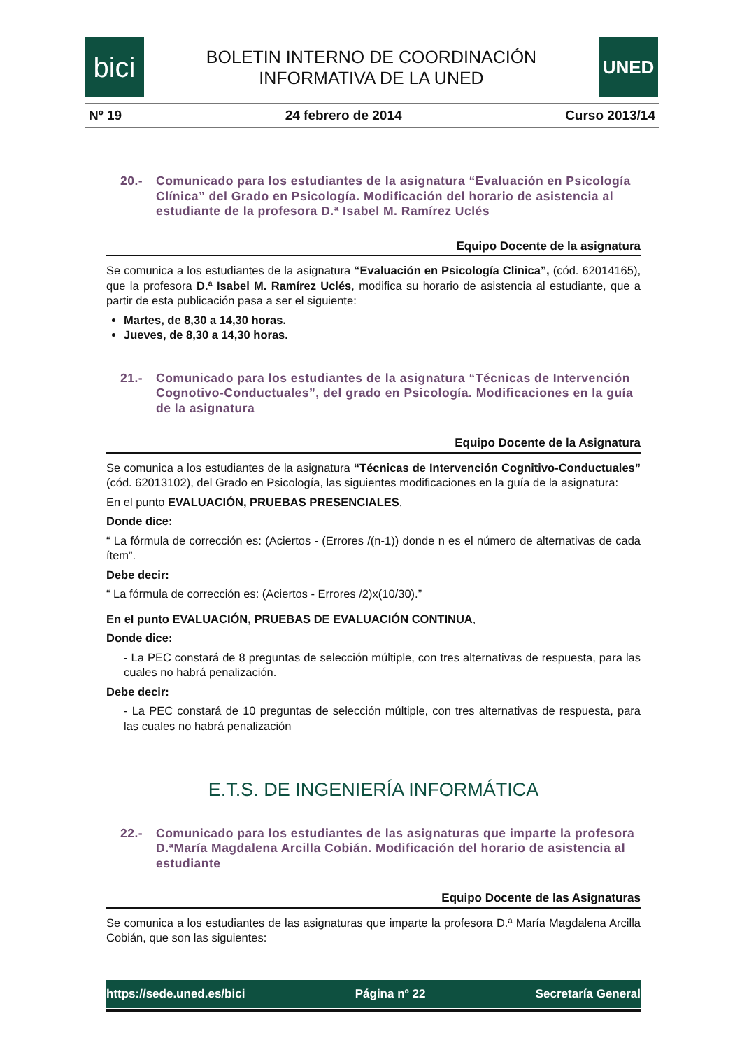bici
BOLETIN INTERNO DE COORDINACIÓN
INFORMATIVA DE LA UNED
UNED
Nº 19 24 febrero de 2014 Curso 2013/14
20.- Comunicado para los estudiantes de la asignatura “Evaluación en Psicología Clínica” del Grado en Psicología. Modificación del horario de asistencia al estudiante de la profesora D.ª Isabel M. Ramírez Uclés
Equipo Docente de la asignatura
Se comunica a los estudiantes de la asignatura “Evaluación en Psicología Clinica”, (cód. 62014165), que la profesora D.ª Isabel M. Ramírez Uclés, modifica su horario de asistencia al estudiante, que a partir de esta publicación pasa a ser el siguiente:
Martes, de 8,30 a 14,30 horas.
Jueves, de 8,30 a 14,30 horas.
21.- Comunicado para los estudiantes de la asignatura “Técnicas de Intervención Cognotivo-Conductuales”, del grado en Psicología. Modificaciones en la guía de la asignatura
Equipo Docente de la Asignatura
Se comunica a los estudiantes de la asignatura “Técnicas de Intervención Cognitivo-Conductuales” (cód. 62013102), del Grado en Psicología, las siguientes modificaciones en la guía de la asignatura:
En el punto EVALUACIÓN, PRUEBAS PRESENCIALES,
Donde dice:
“ La fórmula de corrección es: (Aciertos - (Errores /(n-1)) donde n es el número de alternativas de cada ítem”.
Debe decir:
“ La fórmula de corrección es: (Aciertos - Errores /2)x(10/30).”
En el punto EVALUACIÓN, PRUEBAS DE EVALUACIÓN CONTINUA,
Donde dice:
- La PEC constará de 8 preguntas de selección múltiple, con tres alternativas de respuesta, para las cuales no habrá penalización.
Debe decir:
- La PEC constará de 10 preguntas de selección múltiple, con tres alternativas de respuesta, para las cuales no habrá penalización
E.T.S. DE INGENIERÍA INFORMÁTICA
22.- Comunicado para los estudiantes de las asignaturas que imparte la profesora D.ªMaría Magdalena Arcilla Cobián. Modificación del horario de asistencia al estudiante
Equipo Docente de las Asignaturas
Se comunica a los estudiantes de las asignaturas que imparte la profesora D.ª María Magdalena Arcilla Cobián, que son las siguientes:
https://sede.uned.es/bici Página nº 22 Secretaría General